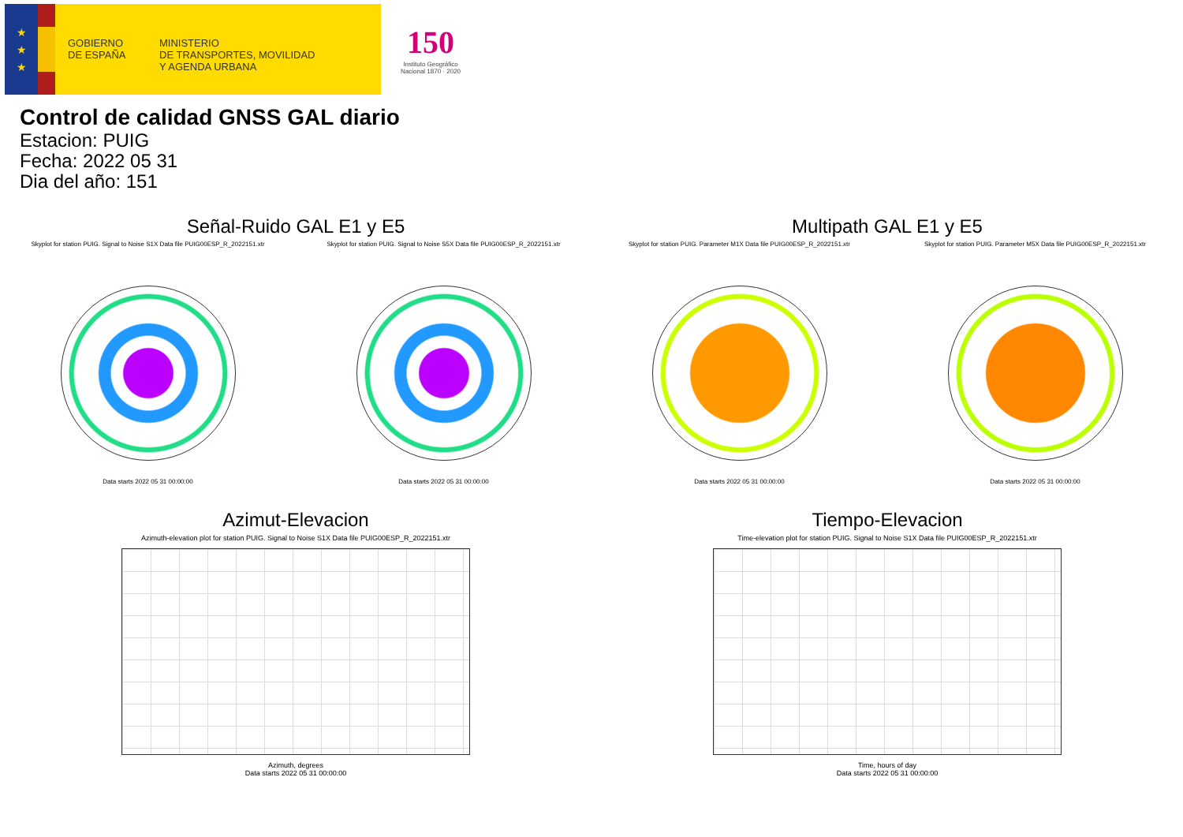★
★
★
GOBIERNO
DE ESPAÑA
MINISTERIO
DE TRANSPORTES, MOVILIDAD
Y AGENDA URBANA
150
Instituto Geográfico
Nacional 1870 · 2020
Control de calidad GNSS GAL diario
Estacion: PUIG
Fecha: 2022 05 31
Dia del año: 151
Señal-Ruido GAL E1 y E5
Skyplot for station PUIG. Signal to Noise S1X Data file PUIG00ESP_R_2022151.xtr
Data starts 2022 05 31 00:00:00
Skyplot for station PUIG. Signal to Noise S5X Data file PUIG00ESP_R_2022151.xtr
Data starts 2022 05 31 00:00:00
Multipath GAL E1 y E5
Skyplot for station PUIG. Parameter M1X Data file PUIG00ESP_R_2022151.xtr
Data starts 2022 05 31 00:00:00
Skyplot for station PUIG. Parameter M5X Data file PUIG00ESP_R_2022151.xtr
Data starts 2022 05 31 00:00:00
Azimut-Elevacion
Azimuth-elevation plot for station PUIG. Signal to Noise S1X Data file PUIG00ESP_R_2022151.xtr
Azimuth, degrees
Data starts 2022 05 31 00:00:00
Tiempo-Elevacion
Time-elevation plot for station PUIG. Signal to Noise S1X Data file PUIG00ESP_R_2022151.xtr
Time, hours of day
Data starts 2022 05 31 00:00:00